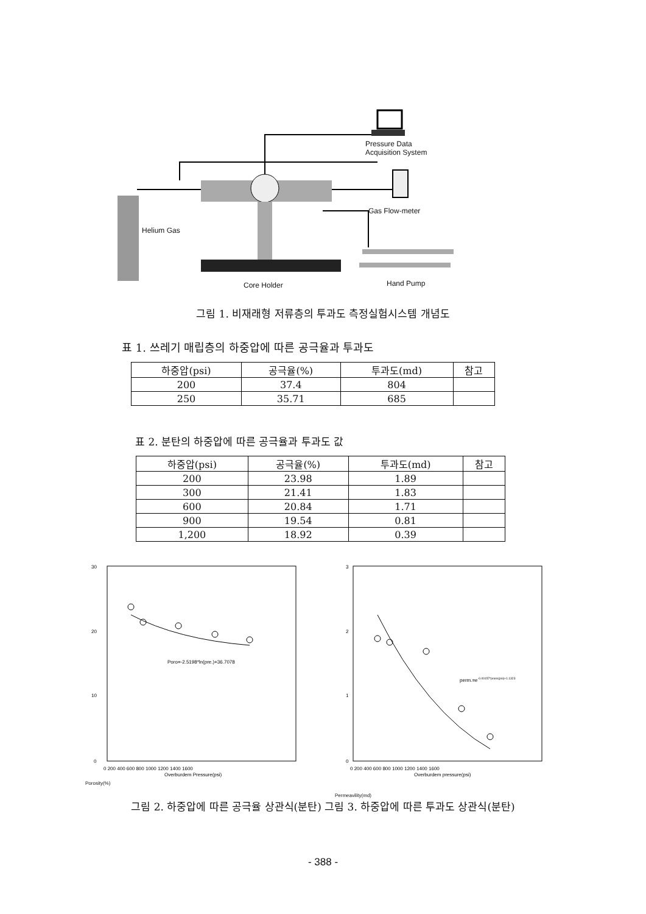Pressure Data
Acquisition System
Gas Flow-meter
Helium Gas
Core Holder Hand Pump
그림 1. 비재래형 저류층의 투과도 측정실험시스템 개념도
표 1. 쓰레기 매립층의 하중압에 따른 공극율과 투과도
| 하중압(psi) | 공극율(%) | 투과도(md) | 참고 |
| --- | --- | --- | --- |
| 200 | 37.4 | 804 | |
| 250 | 35.71 | 685 | |
표 2. 분탄의 하중압에 따른 공극율과 투과도 값
| 하중압(psi) | 공극율(%) | 투과도(md) | 참고 |
| --- | --- | --- | --- |
| 200 | 23.98 | 1.89 | |
| 300 | 21.41 | 1.83 | |
| 600 | 20.84 | 1.71 | |
| 900 | 19.54 | 0.81 | |
| 1,200 | 18.92 | 0.39 | |
30
20
10
0
Poro=-2.5198*ln(pre.)+36.7078
0 200 400 600 800 1000 1200 1400 1600
Overburdem Pressure(psi)
Porosity(%)
3
2
1
0
perm.=e-0.00157*press(psi)+1.1323
0 200 400 600 800 1000 1200 1400 1600
Overburdem pressure(psi)
Permeavility(md)
그림 2. 하중압에 따른 공극율 상관식(분탄) 그림 3. 하중압에 따른 투과도 상관식(분탄)
- 388 -